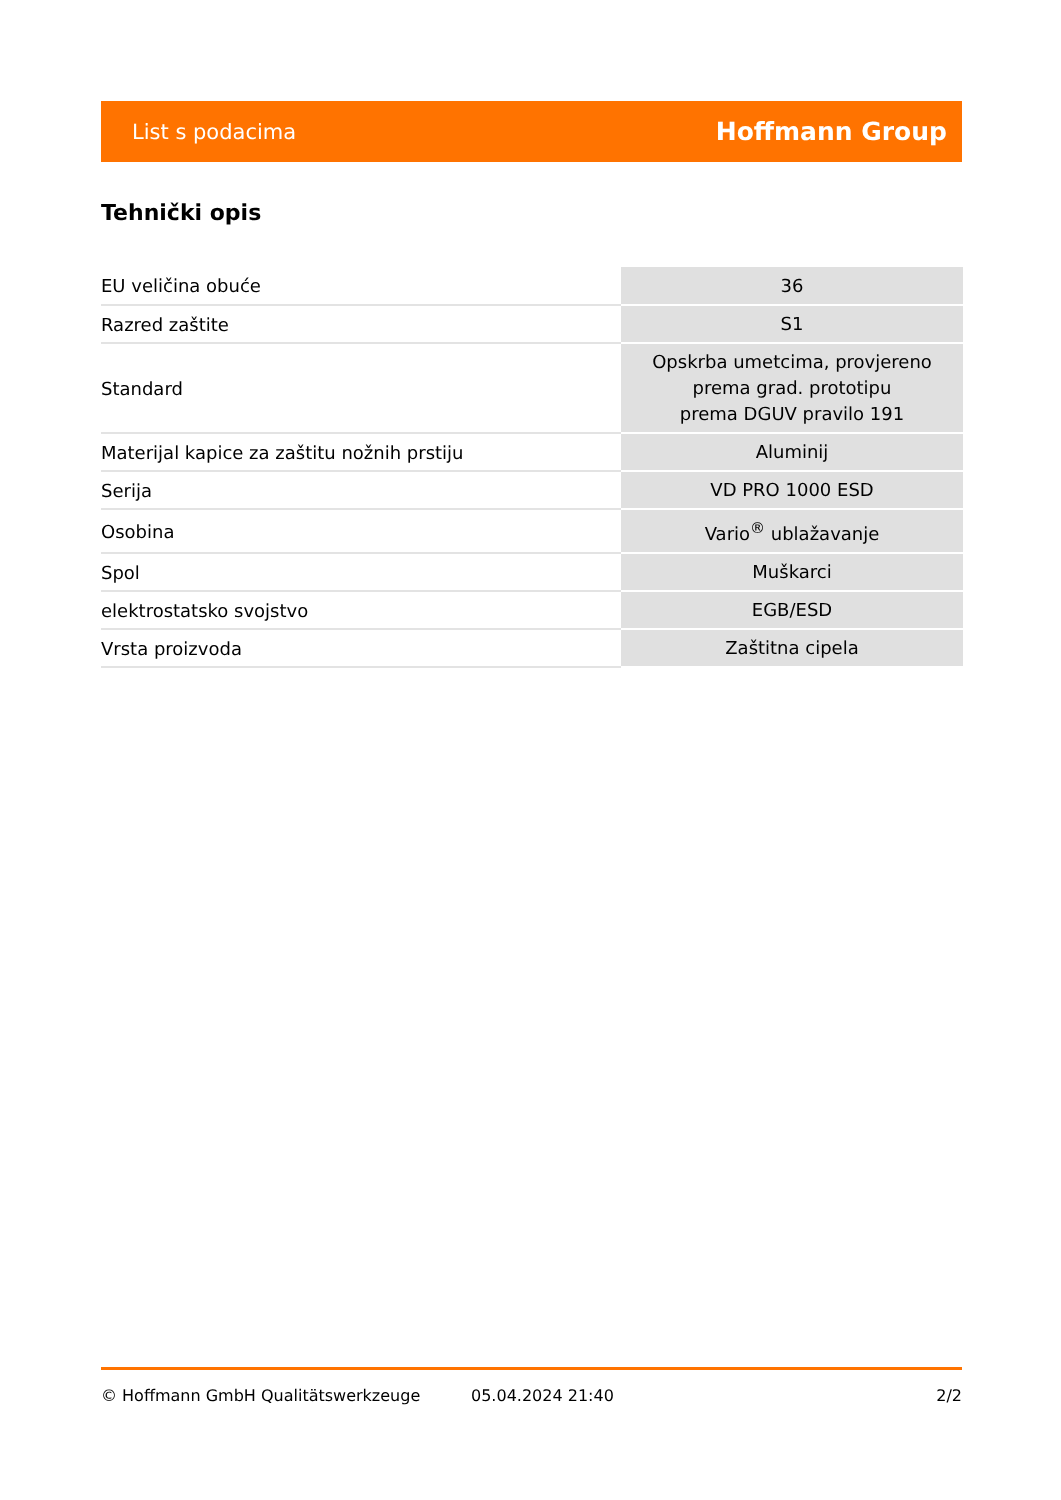List s podacima Hoffmann Group
Tehnički opis
| EU veličina obuće | 36 |
| Razred zaštite | S1 |
| Standard | Opskrba umetcima, provjereno prema grad. prototipu prema DGUV pravilo 191 |
| Materijal kapice za zaštitu nožnih prstiju | Aluminij |
| Serija | VD PRO 1000 ESD |
| Osobina | Vario<sup>®</sup> ublažavanje |
| Spol | Muškarci |
| elektrostatsko svojstvo | EGB/ESD |
| Vrsta proizvoda | Zaštitna cipela |
© Hoffmann GmbH Qualitätswerkzeuge 05.04.2024 21:40 2/2